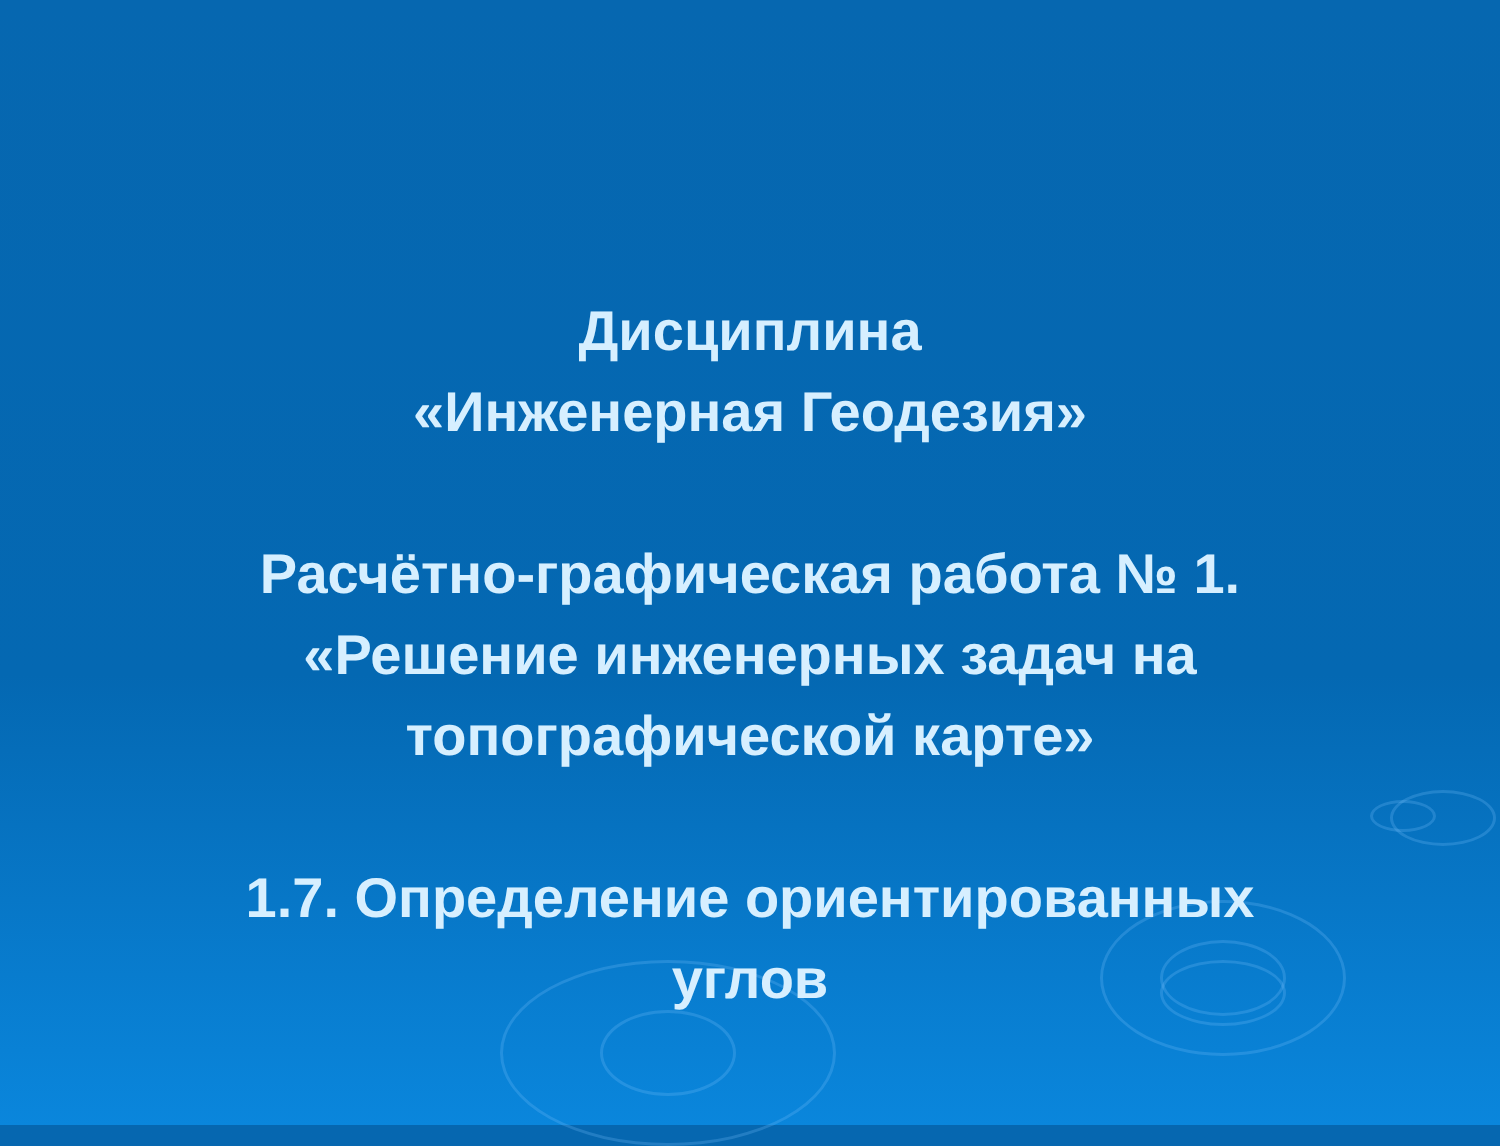Дисциплина
«Инженерная Геодезия»
Расчётно-графическая работа № 1.
«Решение инженерных задач на
топографической карте»
1.7. Определение ориентированных
углов